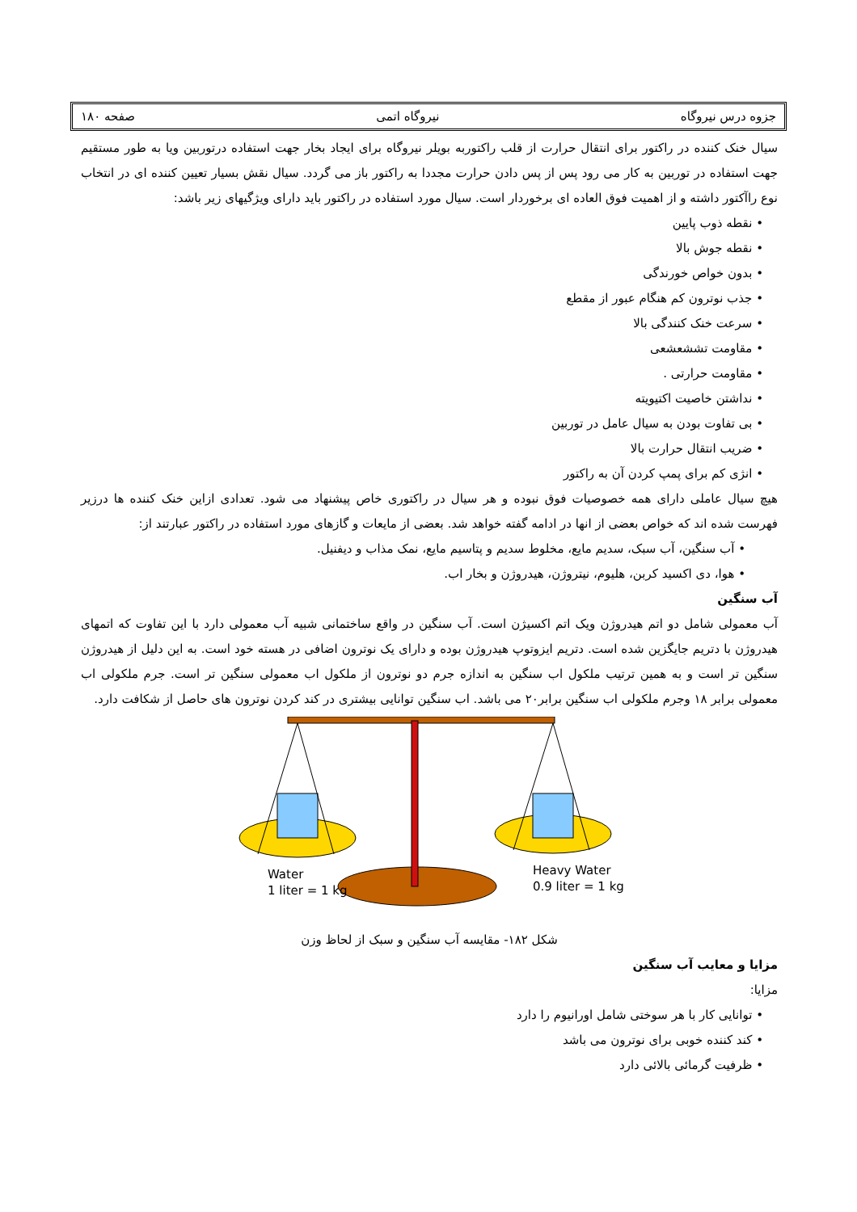جزوه درس نیروگاه نیروگاه اتمی صفحه ۱۸۰
سیال خنک کننده در راکتور برای انتقال حرارت از قلب راکتوربه بویلر نیروگاه برای ایجاد بخار جهت استفاده درتوربین ویا به طور مستقیم جهت استفاده در توربین به کار می رود پس از پس دادن حرارت مجددا به راکتور باز می گردد. سیال نقش بسیار تعیین کننده ای در انتخاب نوع راآکتور داشته و از اهمیت فوق العاده ای برخوردار است. سیال مورد استفاده در راکتور باید دارای ویژگیهای زیر باشد:
نقطه ذوب پایین
نقطه جوش بالا
بدون خواص خورندگی
جذب نوترون کم هنگام عبور از مقطع
سرعت خنک کنندگی بالا
مقاومت تششعشعی
مقاومت حرارتی .
نداشتن خاصیت اکتیویته
بی تفاوت بودن به سیال عامل در توربین
ضریب انتقال حرارت بالا
انژی کم برای پمپ کردن آن به راکتور
هیچ سیال عاملی دارای همه خصوصیات فوق نبوده و هر سیال در راکتوری خاص پیشنهاد می شود. تعدادی ازاین خنک کننده ها درزیر فهرست شده اند که خواص بعضی از انها در ادامه گفته خواهد شد. بعضی از مایعات و گازهای مورد استفاده در راکتور عبارتند از:
آب سنگین، آب سبک، سدیم مایع، مخلوط سدیم و پتاسیم مایع، نمک مذاب و دیفنیل.
هوا، دی اکسید کربن، هلیوم، نیتروژن، هیدروژن و بخار اب.
آب سنگین
آب معمولی شامل دو اتم هیدروژن ویک اتم اکسیژن است. آب سنگین در واقع ساختمانی شبیه آب معمولی دارد با این تفاوت که اتمهای هیدروژن با دتریم جایگزین شده است. دتریم ایزوتوپ هیدروژن بوده و دارای یک نوترون اضافی در هسته خود است. به این دلیل از هیدروژن سنگین تر است و به همین ترتیب ملکول اب سنگین به اندازه جرم دو نوترون از ملکول اب معمولی سنگین تر است. جرم ملکولی اب معمولی برابر ۱۸ وجرم ملکولی اب سنگین برابر۲۰ می باشد. اب سنگین توانایی بیشتری در کند کردن نوترون های حاصل از شکافت دارد.
Water
1 liter = 1 kg
Heavy Water
0.9 liter = 1 kg
شکل ۱۸۲- مقایسه آب سنگین و سبک از لحاظ وزن
مزایا و معایب آب سنگین
مزایا:
توانایی کار با هر سوختی شامل اورانیوم را دارد
کند کننده خوبی برای نوترون می باشد
ظرفیت گرمائی بالائی دارد